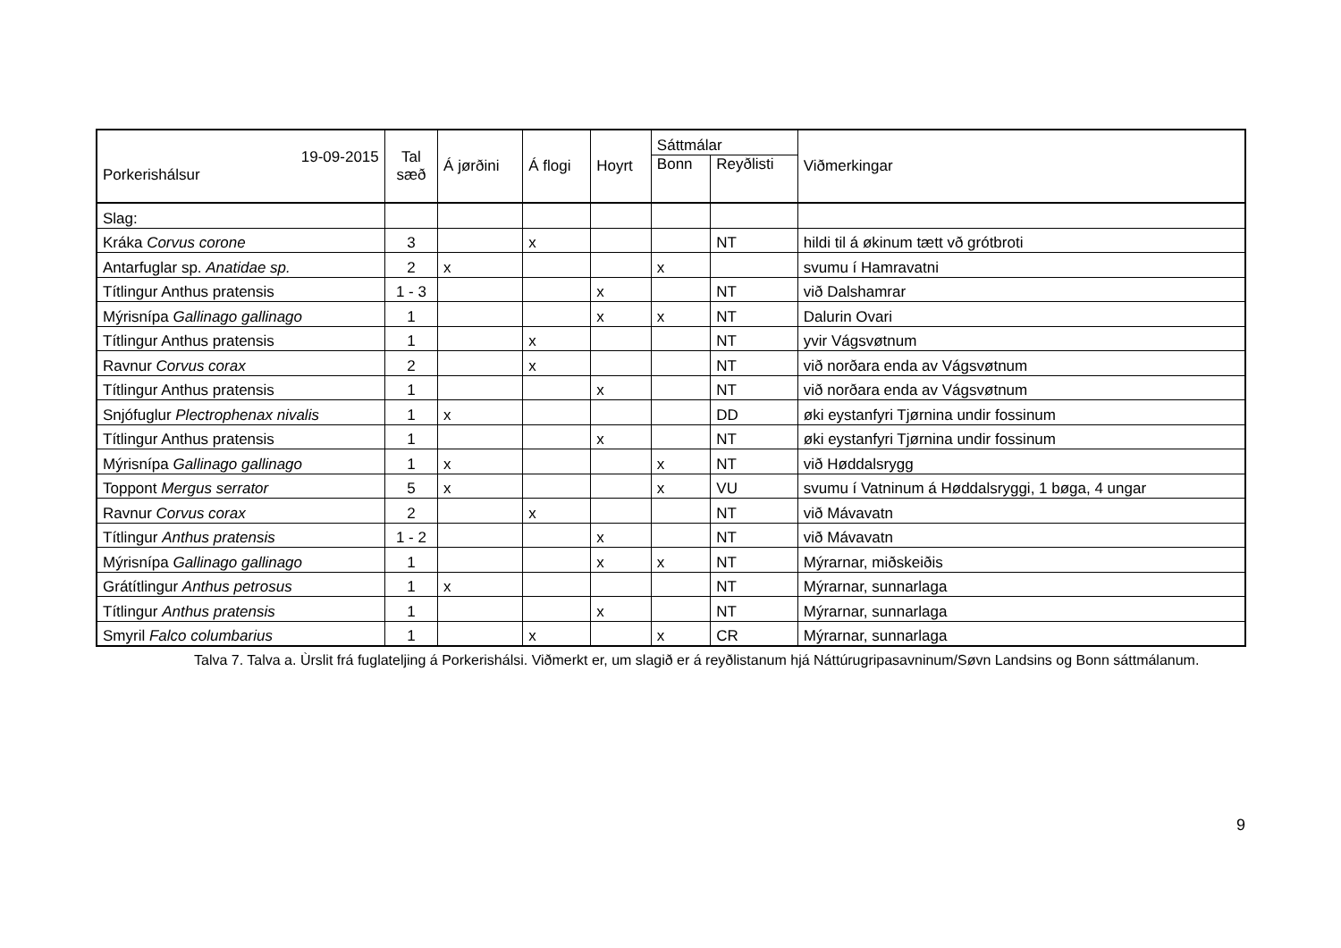| 19-09-2015 Porkerishálsur | Tal sæð | Á jørðini | Á flogi | Hoyrt | Sáttmálar | | Viðmerkingar |
| --- | --- | --- | --- | --- | --- | --- | --- |
| | | | | | Bonn | Reyðlisti | |
| Slag: | | | | | | | |
| Kráka Corvus corone | 3 | | x | | | NT | hildi til á økinum tætt vð grótbroti |
| Antarfuglar sp. Anatidae sp. | 2 | x | | | x | | svumu í Hamravatni |
| Títlingur Anthus pratensis | 1 - 3 | | | x | | NT | við Dalshamrar |
| Mýrisnípa Gallinago gallinago | 1 | | | x | x | NT | Dalurin Ovari |
| Títlingur Anthus pratensis | 1 | | x | | | NT | yvir Vágsvøtnum |
| Ravnur Corvus corax | 2 | | x | | | NT | við norðara enda av Vágsvøtnum |
| Títlingur Anthus pratensis | 1 | | | x | | NT | við norðara enda av Vágsvøtnum |
| Snjófuglur Plectrophenax nivalis | 1 | x | | | | DD | øki eystanfyri Tjørnina undir fossinum |
| Títlingur Anthus pratensis | 1 | | | x | | NT | øki eystanfyri Tjørnina undir fossinum |
| Mýrisnípa Gallinago gallinago | 1 | x | | | x | NT | við Høddalsrygg |
| Toppont Mergus serrator | 5 | x | | | x | VU | svumu í Vatninum á Høddalsryggi, 1 bøga, 4 ungar |
| Ravnur Corvus corax | 2 | | x | | | NT | við Mávavatn |
| Títlingur Anthus pratensis | 1 - 2 | | | x | | NT | við Mávavatn |
| Mýrisnípa Gallinago gallinago | 1 | | | x | x | NT | Mýrarnar, miðskeiðis |
| Grátítlingur Anthus petrosus | 1 | x | | | | NT | Mýrarnar, sunnarlaga |
| Títlingur Anthus pratensis | 1 | | | x | | NT | Mýrarnar, sunnarlaga |
| Smyril Falco columbarius | 1 | | x | | x | CR | Mýrarnar, sunnarlaga |
Talva 7. Talva a. Ùrslit frá fuglateljing á Porkerishálsi. Viðmerkt er, um slagið er á reyðlistanum hjá Náttúrugripasavninum/Søvn Landsins og Bonn sáttmálanum.
9